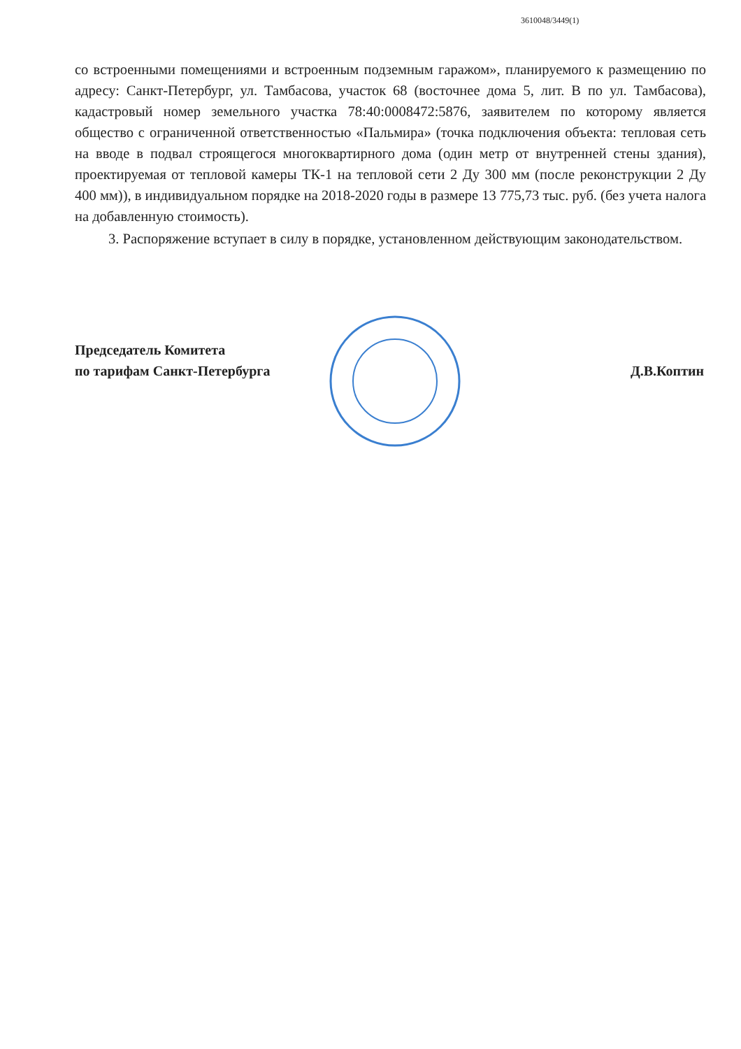3610048/3449(1)
со встроенными помещениями и встроенным подземным гаражом», планируемого к размещению по адресу: Санкт-Петербург, ул. Тамбасова, участок 68 (восточнее дома 5, лит. В по ул. Тамбасова), кадастровый номер земельного участка 78:40:0008472:5876, заявителем по которому является общество с ограниченной ответственностью «Пальмира» (точка подключения объекта: тепловая сеть на вводе в подвал строящегося многоквартирного дома (один метр от внутренней стены здания), проектируемая от тепловой камеры ТК-1 на тепловой сети 2 Ду 300 мм (после реконструкции 2 Ду 400 мм)), в индивидуальном порядке на 2018-2020 годы в размере 13 775,73 тыс. руб. (без учета налога на добавленную стоимость).
3. Распоряжение вступает в силу в порядке, установленном действующим законодательством.
Председатель Комитета
по тарифам Санкт-Петербурга
Д.В.Коптин